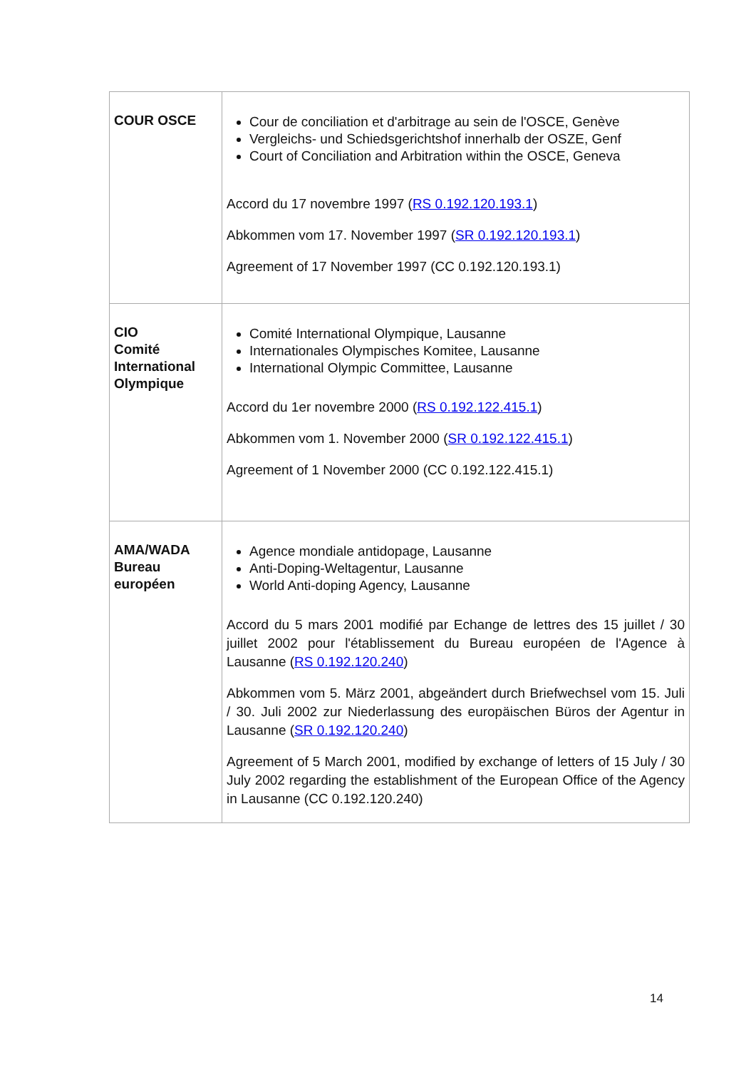| COUR OSCE | Cour de conciliation et d'arbitrage au sein de l'OSCE, Genève Vergleichs- und Schiedsgerichtshof innerhalb der OSZE, Genf Court of Conciliation and Arbitration within the OSCE, Geneva Accord du 17 novembre 1997 ( RS 0.192.120.193.1 ) Abkommen vom 17. November 1997 ( SR 0.192.120.193.1 ) Agreement of 17 November 1997 (CC 0.192.120.193.1) |
| CIO Comité International Olympique | Comité International Olympique, Lausanne Internationales Olympisches Komitee, Lausanne International Olympic Committee, Lausanne Accord du 1er novembre 2000 ( RS 0.192.122.415.1 ) Abkommen vom 1. November 2000 ( SR 0.192.122.415.1 ) Agreement of 1 November 2000 (CC 0.192.122.415.1) |
| AMA/WADA Bureau européen | Agence mondiale antidopage, Lausanne Anti-Doping-Weltagentur, Lausanne World Anti-doping Agency, Lausanne Accord du 5 mars 2001 modifié par Echange de lettres des 15 juillet / 30 juillet 2002 pour l'établissement du Bureau européen de l'Agence à Lausanne ( RS 0.192.120.240 ) Abkommen vom 5. März 2001, abgeändert durch Briefwechsel vom 15. Juli / 30. Juli 2002 zur Niederlassung des europäischen Büros der Agentur in Lausanne ( SR 0.192.120.240 ) Agreement of 5 March 2001, modified by exchange of letters of 15 July / 30 July 2002 regarding the establishment of the European Office of the Agency in Lausanne (CC 0.192.120.240) |
14